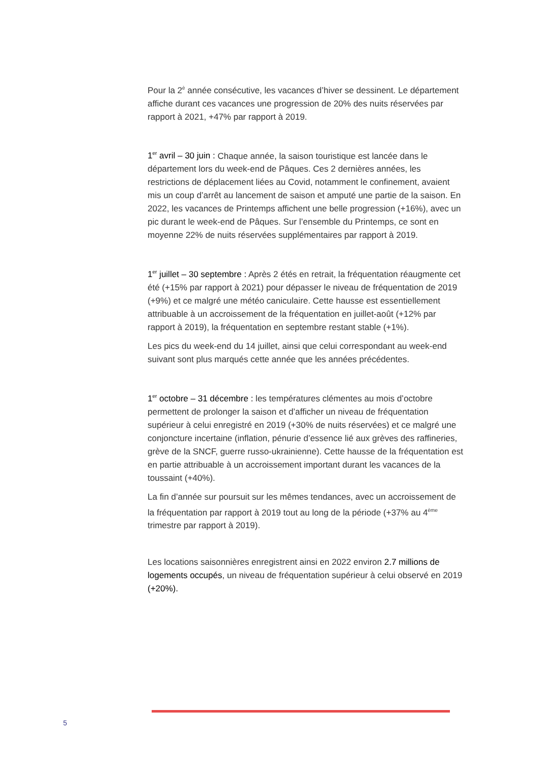Pour la 2<sup>è</sup> année consécutive, les vacances d’hiver se dessinent. Le département affiche durant ces vacances une progression de 20% des nuits réservées par rapport à 2021, +47% par rapport à 2019.
1<sup>er</sup> avril – 30 juin : Chaque année, la saison touristique est lancée dans le département lors du week-end de Pâques. Ces 2 dernières années, les restrictions de déplacement liées au Covid, notamment le confinement, avaient mis un coup d’arrêt au lancement de saison et amputé une partie de la saison. En 2022, les vacances de Printemps affichent une belle progression (+16%), avec un pic durant le week-end de Pâques. Sur l’ensemble du Printemps, ce sont en moyenne 22% de nuits réservées supplémentaires par rapport à 2019.
1<sup>er</sup> juillet – 30 septembre : Après 2 étés en retrait, la fréquentation réaugmente cet été (+15% par rapport à 2021) pour dépasser le niveau de fréquentation de 2019 (+9%) et ce malgré une météo caniculaire. Cette hausse est essentiellement attribuable à un accroissement de la fréquentation en juillet-août (+12% par rapport à 2019), la fréquentation en septembre restant stable (+1%).
Les pics du week-end du 14 juillet, ainsi que celui correspondant au week-end suivant sont plus marqués cette année que les années précédentes.
1<sup>er</sup> octobre – 31 décembre : les températures clémentes au mois d’octobre permettent de prolonger la saison et d’afficher un niveau de fréquentation supérieur à celui enregistré en 2019 (+30% de nuits réservées) et ce malgré une conjoncture incertaine (inflation, pénurie d’essence lié aux grèves des raffineries, grève de la SNCF, guerre russo-ukrainienne). Cette hausse de la fréquentation est en partie attribuable à un accroissement important durant les vacances de la toussaint (+40%).
La fin d’année sur poursuit sur les mêmes tendances, avec un accroissement de la fréquentation par rapport à 2019 tout au long de la période (+37% au 4<sup>ème</sup> trimestre par rapport à 2019).
Les locations saisonnières enregistrent ainsi en 2022 environ 2.7 millions de logements occupés, un niveau de fréquentation supérieur à celui observé en 2019 (+20%).
5